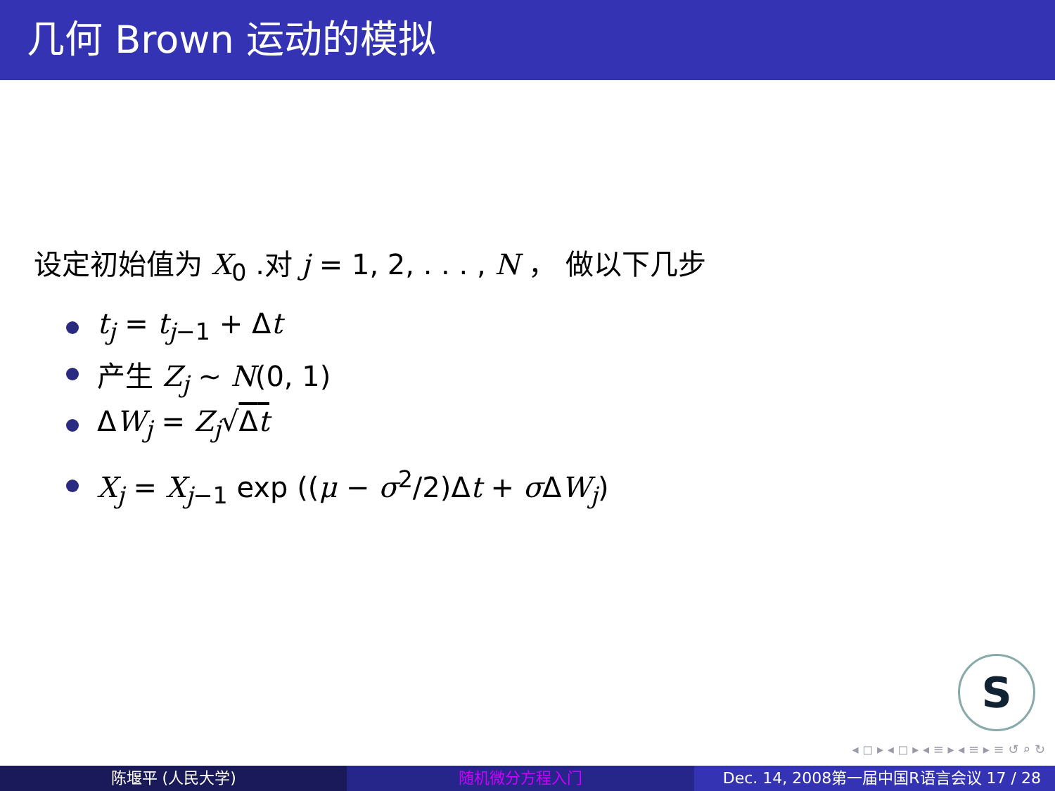几何 Brown 运动的模拟
设定初始值为 X<sub>0</sub> .对 j = 1, 2, . . . , N ， 做以下几步
t<sub>j</sub> = t<sub>j−1</sub> + Δt
产生 Z<sub>j</sub> ∼ N(0, 1)
ΔW<sub>j</sub> = Z<sub>j</sub>√Δt
X<sub>j</sub> = X<sub>j−1</sub> exp ((μ − σ<sup>2</sup>/2)Δt + σ ΔW<sub>j</sub>)
S
◂ ◻ ▸ ◂ ◻ ▸ ◂ ≡ ▸ ◂ ≡ ▸ ≡ ↺ ⌕ ↻
陈堰平 (人民大学) 随机微分方程入门 Dec. 14, 2008第一届中国R语言会议 17 / 28